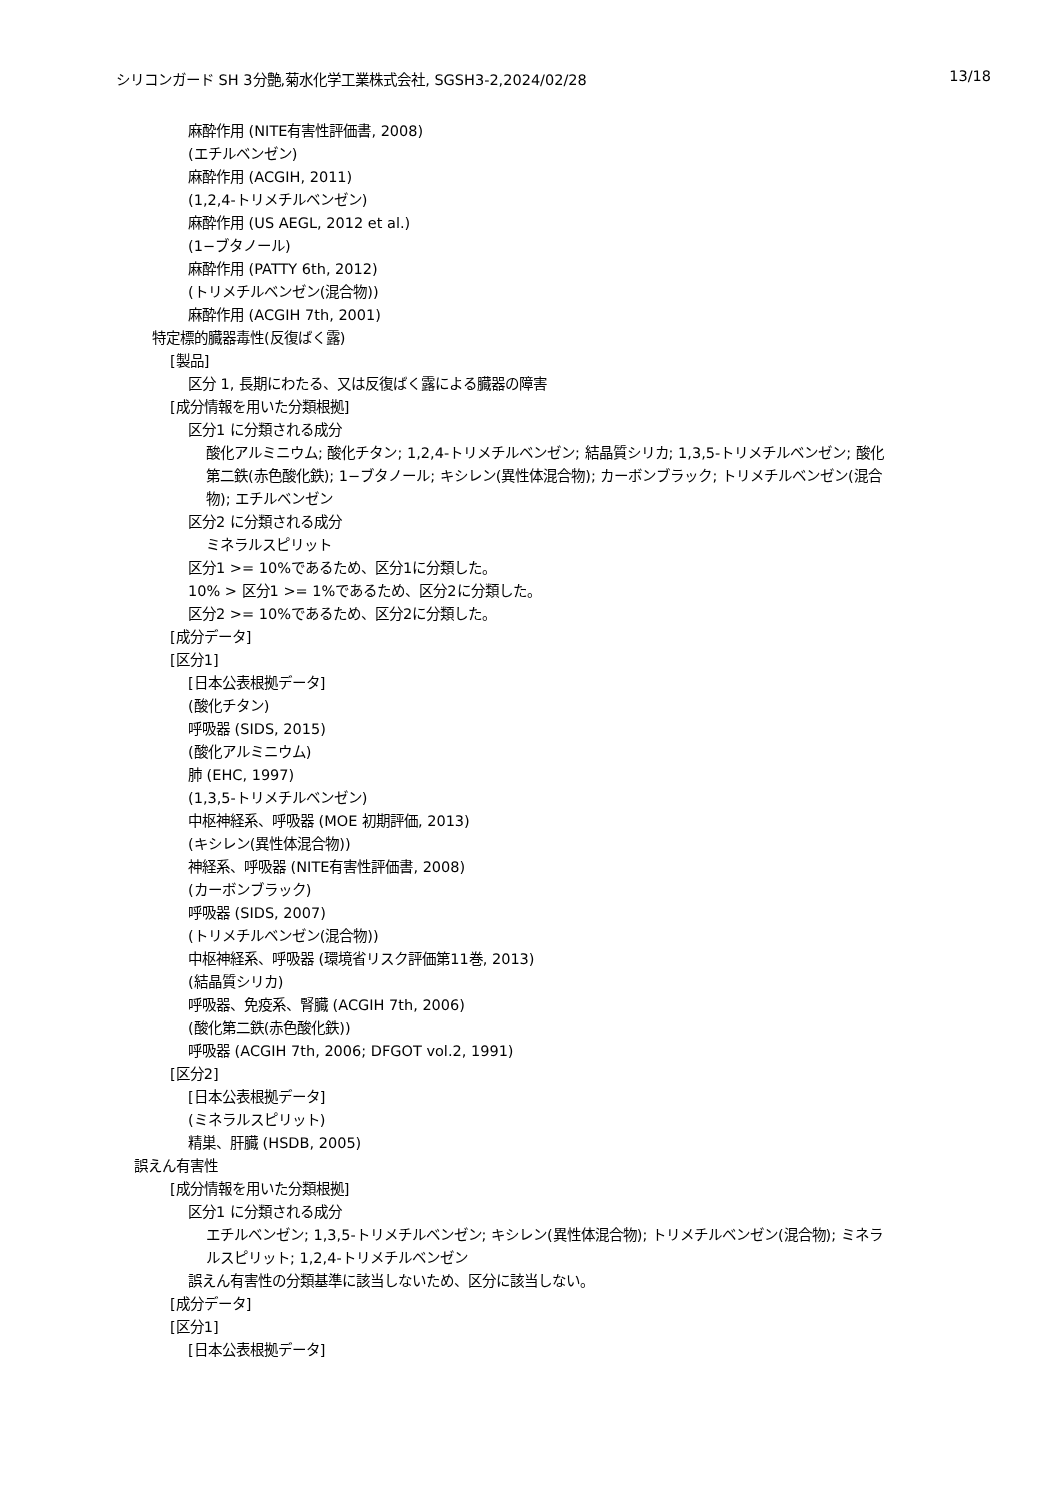シリコンガード SH 3分艶,菊水化学工業株式会社, SGSH3-2,2024/02/28 13/18
麻酔作用 (NITE有害性評価書, 2008)
(エチルベンゼン)
麻酔作用 (ACGIH, 2011)
(1,2,4-トリメチルベンゼン)
麻酔作用 (US AEGL, 2012 et al.)
(1−ブタノール)
麻酔作用 (PATTY 6th, 2012)
(トリメチルベンゼン(混合物))
麻酔作用 (ACGIH 7th, 2001)
特定標的臓器毒性(反復ばく露)
[製品]
区分 1, 長期にわたる、又は反復ばく露による臓器の障害
[成分情報を用いた分類根拠]
区分1 に分類される成分
酸化アルミニウム; 酸化チタン; 1,2,4-トリメチルベンゼン; 結晶質シリカ; 1,3,5-トリメチルベンゼン; 酸化第二鉄(赤色酸化鉄); 1−ブタノール; キシレン(異性体混合物); カーボンブラック; トリメチルベンゼン(混合物); エチルベンゼン
区分2 に分類される成分
ミネラルスピリット
区分1 >= 10%であるため、区分1に分類した。
10% > 区分1 >= 1%であるため、区分2に分類した。
区分2 >= 10%であるため、区分2に分類した。
[成分データ]
[区分1]
[日本公表根拠データ]
(酸化チタン)
呼吸器 (SIDS, 2015)
(酸化アルミニウム)
肺 (EHC, 1997)
(1,3,5-トリメチルベンゼン)
中枢神経系、呼吸器 (MOE 初期評価, 2013)
(キシレン(異性体混合物))
神経系、呼吸器 (NITE有害性評価書, 2008)
(カーボンブラック)
呼吸器 (SIDS, 2007)
(トリメチルベンゼン(混合物))
中枢神経系、呼吸器 (環境省リスク評価第11巻, 2013)
(結晶質シリカ)
呼吸器、免疫系、腎臓 (ACGIH 7th, 2006)
(酸化第二鉄(赤色酸化鉄))
呼吸器 (ACGIH 7th, 2006; DFGOT vol.2, 1991)
[区分2]
[日本公表根拠データ]
(ミネラルスピリット)
精巣、肝臓 (HSDB, 2005)
誤えん有害性
[成分情報を用いた分類根拠]
区分1 に分類される成分
エチルベンゼン; 1,3,5-トリメチルベンゼン; キシレン(異性体混合物); トリメチルベンゼン(混合物); ミネラルスピリット; 1,2,4-トリメチルベンゼン
誤えん有害性の分類基準に該当しないため、区分に該当しない。
[成分データ]
[区分1]
[日本公表根拠データ]